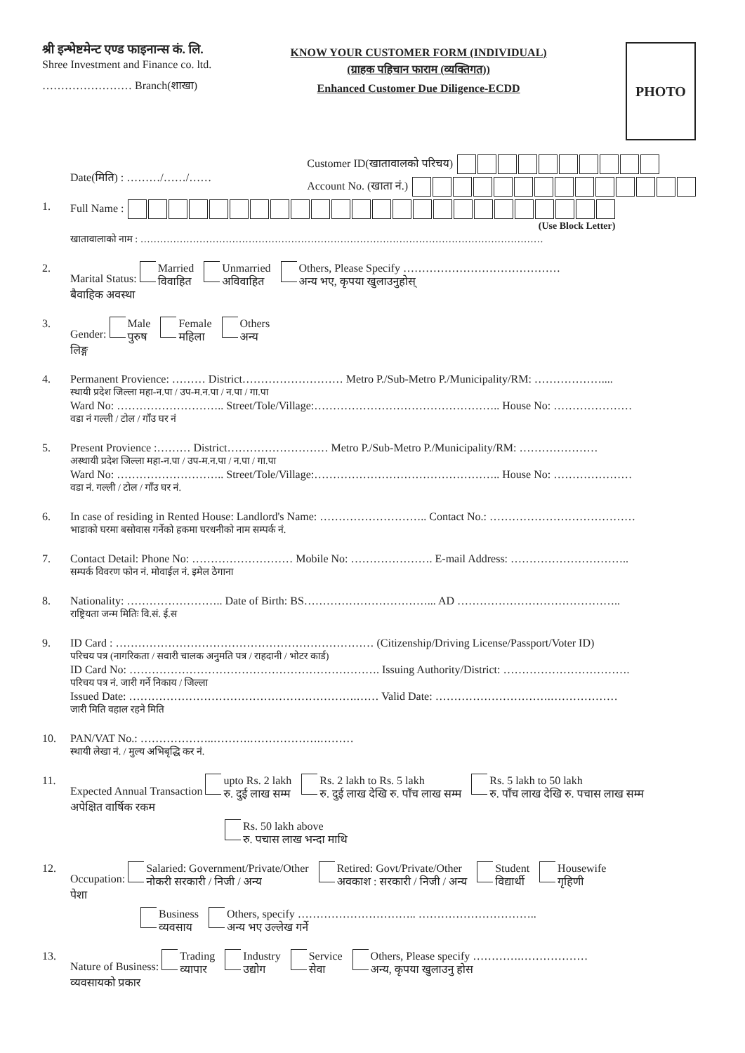श्री इन्भेष्टमेन्ट एण्ड फाइनान्स कं. लि.
Shree Investment and Finance co. ltd.
…………………… Branch(शाखा)
KNOW YOUR CUSTOMER FORM (INDIVIDUAL)
(ग्राहक पहिचान फाराम (व्यक्तिगत))
Enhanced Customer Due Diligence-ECDD
PHOTO
Date(मिति) : ………/……/……
Customer ID(खातावालको परिचय)
Account No. (खाता नं.)
1. Full Name :
(Use Block Letter)
खातावालाको नाम : ……………………………………………………………………………………………………………
2. Marital Status: Married
विवाहित Unmarried
अविवाहित Others, Please Specify ……………………………………
अन्य भए, कृपया खुलाउनुहोस्
बैवाहिक अवस्था
3. Gender: Male
पुरुष Female
महिला Others
अन्य
लिङ्ग
4. Permanent Provience: ……… District……………………… Metro P./Sub-Metro P./Municipality/RM: ………………....
स्थायी प्रदेश जिल्ला महा-न.पा / उप-म.न.पा / न.पा / गा.पा
Ward No: ……………………….. Street/Tole/Village:………………………………………….. House No: …………………
वडा नं गल्ली / टोल / गाँउ घर नं
5. Present Provience :……… District……………………… Metro P./Sub-Metro P./Municipality/RM: …………………
अस्थायी प्रदेश जिल्ला महा-न.पा / उप-म.न.पा / न.पा / गा.पा
Ward No: ……………………….. Street/Tole/Village:………………………………………….. House No: …………………
वडा नं. गल्ली / टोल / गाँउ घर नं.
6. In case of residing in Rented House: Landlord's Name: ……………………….. Contact No.: …………………………………
भाडाको घरमा बसोवास गर्नेको हकमा घरधनीको नाम सम्पर्क नं.
7. Contact Detail: Phone No: ……………………… Mobile No: …………………. E-mail Address: …………………………..
सम्पर्क विवरण फोन नं. मोवाईल नं. इमेल ठेगाना
8. Nationality: …………………….. Date of Birth: BS……………………………... AD ……………………………………..
राष्ट्रियता जन्म मितिः वि.सं. ई.स
9. ID Card : …………………………………………………………… (Citizenship/Driving License/Passport/Voter ID)
परिचय पत्र (नागरिकता / सवारी चालक अनुमति पत्र / राहदानी / भोटर कार्ड)
ID Card No: …………………………………………………………. Issuing Authority/District: …………………………….
परिचय पत्र नं. जारी गर्ने निकाय / जिल्ला
Issued Date: …………………………………………………….…… Valid Date: ………………………….………………
जारी मिति वहाल रहने मिति
10. PAN/VAT No.: ………………..……….……………….………
स्थायी लेखा नं. / मुल्य अभिबृद्धि कर नं.
11. Expected Annual Transaction upto Rs. 2 lakh
रु. दुई लाख सम्म Rs. 2 lakh to Rs. 5 lakh
रु. दुई लाख देखि रु. पाँच लाख सम्म Rs. 5 lakh to 50 lakh
रु. पाँच लाख देखि रु. पचास लाख सम्म
अपेक्षित वार्षिक रकम
Rs. 50 lakh above
रु. पचास लाख भन्दा माथि
12. Occupation: Salaried: Government/Private/Other
नोकरी सरकारी / निजी / अन्य Retired: Govt/Private/Other
अवकाश : सरकारी / निजी / अन्य Student
विद्यार्थी Housewife
गृहिणी
पेशा
Business
व्यवसाय Others, specify ………………………….. …………………………..
अन्य भए उल्लेख गर्ने
13. Nature of Business: Trading
व्यापार Industry
उद्योग Service
सेवा Others, Please specify ………….………………
अन्य, कृपया खुलाउनु होस
व्यवसायको प्रकार